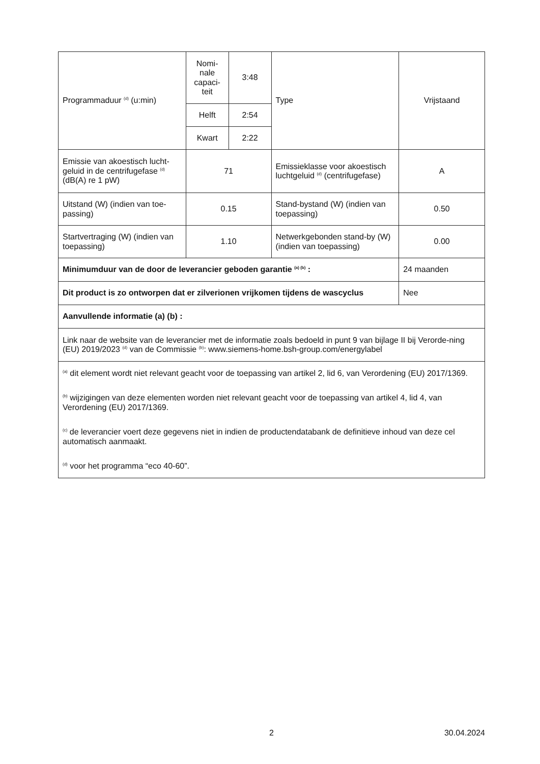| Programmaduur <sup>(d)</sup> (u:min) | Nomi- nale capaci- teit | 3:48 | Type | Vrijstaand |
| | Helft | 2:54 | | |
| | Kwart | 2:22 | | |
| Emissie van akoestisch lucht-geluid in de centrifugefase <sup>(d)</sup> (dB(A) re 1 pW) | 71 | | Emissieklasse voor akoestisch luchtgeluid <sup>(d)</sup> (centrifugefase) | A |
| Uitstand (W) (indien van toe-passing) | 0.15 | | Stand-bystand (W) (indien van toepassing) | 0.50 |
| Startvertraging (W) (indien van toepassing) | 1.10 | | Netwerkgebonden stand-by (W) (indien van toepassing) | 0.00 |
| Minimumduur van de door de leverancier geboden garantie <sup>(a) (b)</sup> : | | | | 24 maanden |
| Dit product is zo ontworpen dat er zilverionen vrijkomen tijdens de wascyclus | | | | Nee |
| Aanvullende informatie (a) (b) : | | | | |
| Link naar de website van de leverancier met de informatie zoals bedoeld in punt 9 van bijlage II bij Verorde-ning (EU) 2019/2023 <sup>(d)</sup> van de Commissie <sup>(b)</sup>: www.siemens-home.bsh-group.com/energylabel | | | | |
| <sup>(a)</sup> dit element wordt niet relevant geacht voor de toepassing van artikel 2, lid 6, van Verordening (EU) 2017/1369. <sup>(b)</sup> wijzigingen van deze elementen worden niet relevant geacht voor de toepassing van artikel 4, lid 4, van Verordening (EU) 2017/1369. <sup>(c)</sup> de leverancier voert deze gegevens niet in indien de productendatabank de definitieve inhoud van deze cel automatisch aanmaakt. <sup>(d)</sup> voor het programma “eco 40-60”. | | | | |
2 30.04.2024